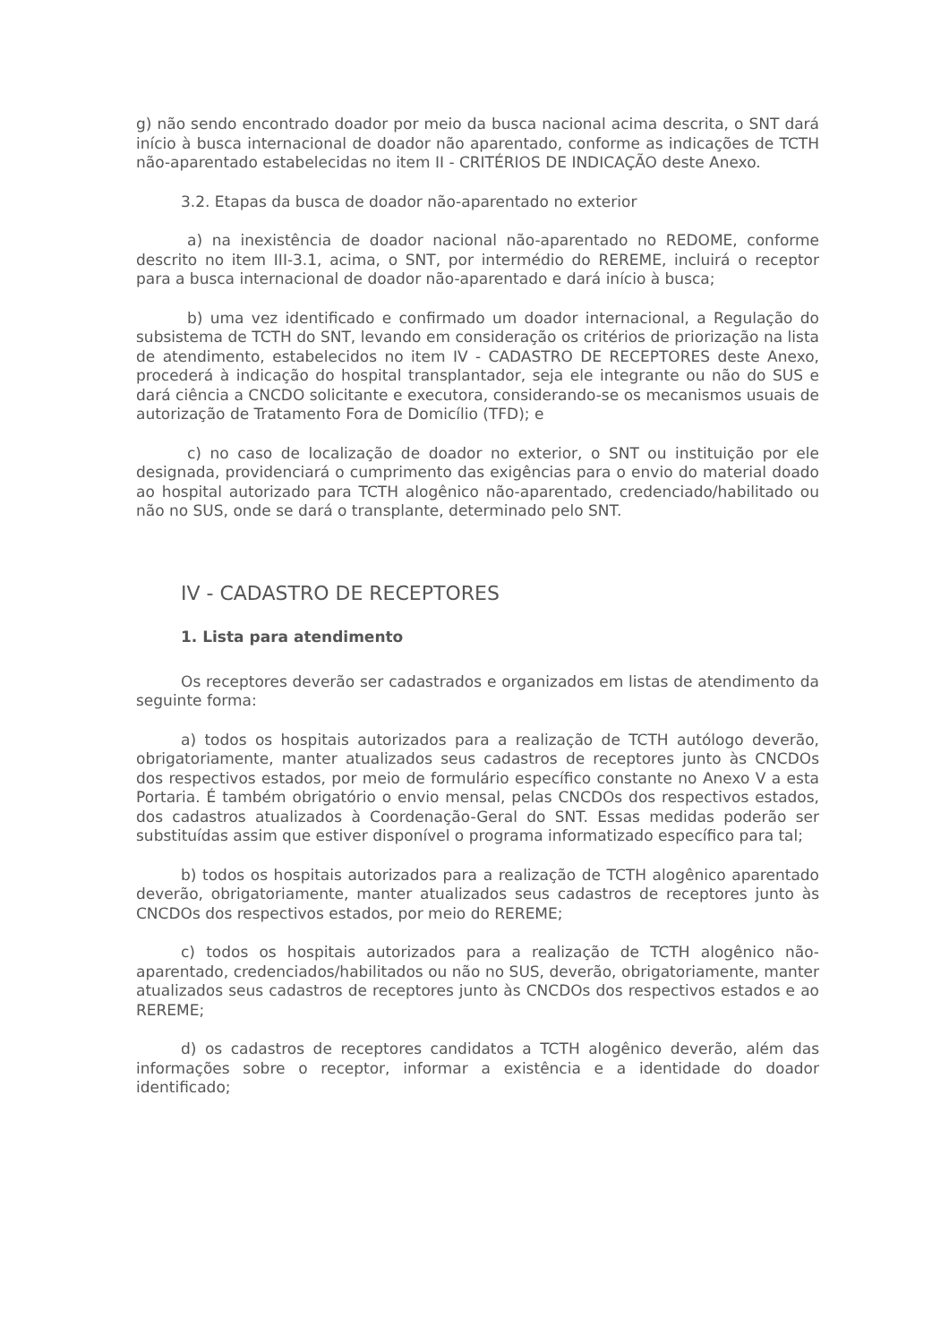g) não sendo encontrado doador por meio da busca nacional acima descrita, o SNT dará início à busca internacional de doador não aparentado, conforme as indicações de TCTH não-aparentado estabelecidas no item II - CRITÉRIOS DE INDICAÇÃO deste Anexo.
3.2. Etapas da busca de doador não-aparentado no exterior
a) na inexistência de doador nacional não-aparentado no REDOME, conforme descrito no item III-3.1, acima, o SNT, por intermédio do REREME, incluirá o receptor para a busca internacional de doador não-aparentado e dará início à busca;
b) uma vez identificado e confirmado um doador internacional, a Regulação do subsistema de TCTH do SNT, levando em consideração os critérios de priorização na lista de atendimento, estabelecidos no item IV - CADASTRO DE RECEPTORES deste Anexo, procederá à indicação do hospital transplantador, seja ele integrante ou não do SUS e dará ciência a CNCDO solicitante e executora, considerando-se os mecanismos usuais de autorização de Tratamento Fora de Domicílio (TFD); e
c) no caso de localização de doador no exterior, o SNT ou instituição por ele designada, providenciará o cumprimento das exigências para o envio do material doado ao hospital autorizado para TCTH alogênico não-aparentado, credenciado/habilitado ou não no SUS, onde se dará o transplante, determinado pelo SNT.
IV - CADASTRO DE RECEPTORES
1. Lista para atendimento
Os receptores deverão ser cadastrados e organizados em listas de atendimento da seguinte forma:
a) todos os hospitais autorizados para a realização de TCTH autólogo deverão, obrigatoriamente, manter atualizados seus cadastros de receptores junto às CNCDOs dos respectivos estados, por meio de formulário específico constante no Anexo V a esta Portaria. É também obrigatório o envio mensal, pelas CNCDOs dos respectivos estados, dos cadastros atualizados à Coordenação-Geral do SNT. Essas medidas poderão ser substituídas assim que estiver disponível o programa informatizado específico para tal;
b) todos os hospitais autorizados para a realização de TCTH alogênico aparentado deverão, obrigatoriamente, manter atualizados seus cadastros de receptores junto às CNCDOs dos respectivos estados, por meio do REREME;
c) todos os hospitais autorizados para a realização de TCTH alogênico não-aparentado, credenciados/habilitados ou não no SUS, deverão, obrigatoriamente, manter atualizados seus cadastros de receptores junto às CNCDOs dos respectivos estados e ao REREME;
d) os cadastros de receptores candidatos a TCTH alogênico deverão, além das informações sobre o receptor, informar a existência e a identidade do doador identificado;